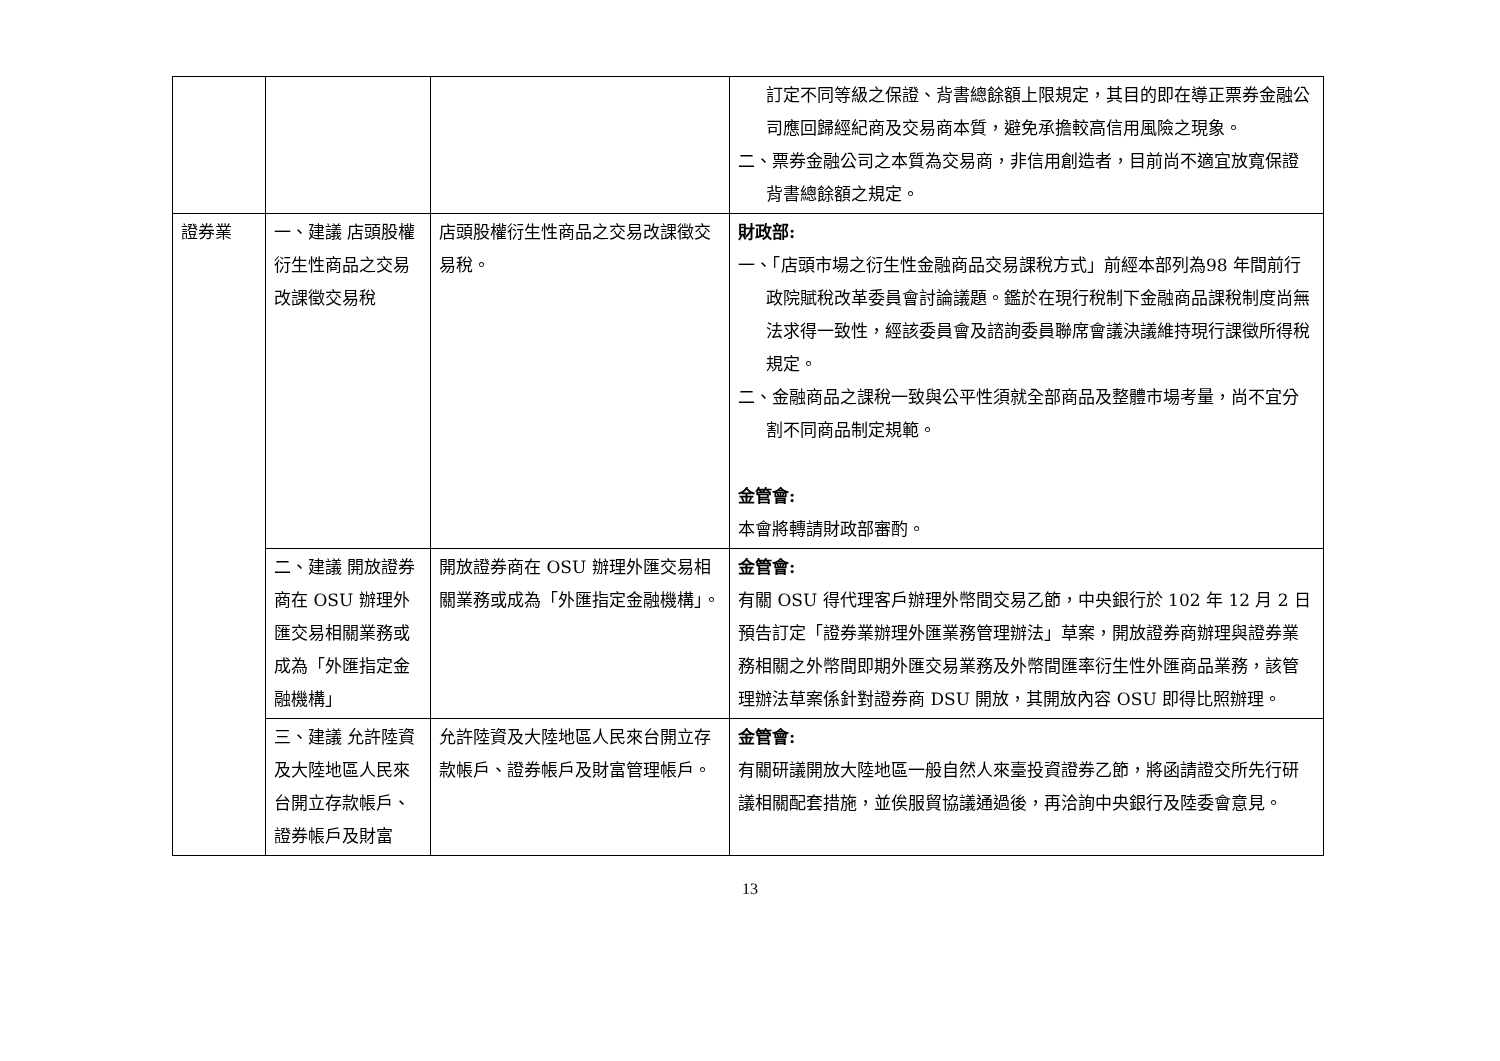| | | | 訂定不同等級之保證、背書總餘額上限規定，其目的即在導正票券金融公司應回歸經紀商及交易商本質，避免承擔較高信用風險之現象。 二、票券金融公司之本質為交易商，非信用創造者，目前尚不適宜放寬保證背書總餘額之規定。 |
| 證券業 | 一、建議 店頭股權衍生性商品之交易改課徵交易稅 | 店頭股權衍生性商品之交易改課徵交易稅。 | 財政部: 一、「店頭市場之衍生性金融商品交易課稅方式」前經本部列為98 年間前行政院賦稅改革委員會討論議題。鑑於在現行稅制下金融商品課稅制度尚無法求得一致性，經該委員會及諮詢委員聯席會議決議維持現行課徵所得稅規定。 二、金融商品之課稅一致與公平性須就全部商品及整體市場考量，尚不宜分割不同商品制定規範。 金管會: 本會將轉請財政部審酌。 |
| | 二、建議 開放證券商在 OSU 辦理外匯交易相關業務或成為「外匯指定金融機構」 | 開放證券商在 OSU 辦理外匯交易相關業務或成為「外匯指定金融機構」。 | 金管會: 有關 OSU 得代理客戶辦理外幣間交易乙節，中央銀行於 102 年 12 月 2 日預告訂定「證券業辦理外匯業務管理辦法」草案，開放證券商辦理與證券業務相關之外幣間即期外匯交易業務及外幣間匯率衍生性外匯商品業務，該管理辦法草案係針對證券商 DSU 開放，其開放內容 OSU 即得比照辦理。 |
| | 三、建議 允許陸資及大陸地區人民來台開立存款帳戶、證券帳戶及財富 | 允許陸資及大陸地區人民來台開立存款帳戶、證券帳戶及財富管理帳戶。 | 金管會: 有關研議開放大陸地區一般自然人來臺投資證券乙節，將函請證交所先行研議相關配套措施，並俟服貿協議通過後，再洽詢中央銀行及陸委會意見。 |
13